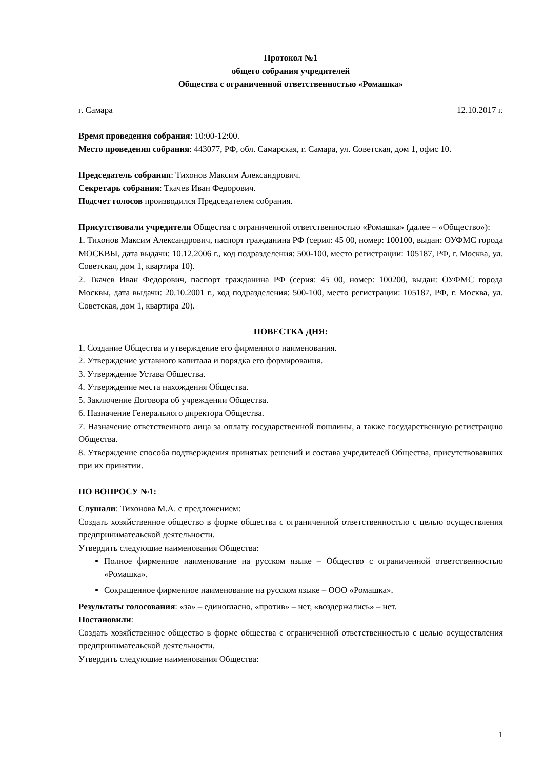Протокол №1
общего собрания учредителей
Общества с ограниченной ответственностью «Ромашка»
г. Самара 12.10.2017 г.
Время проведения собрания: 10:00-12:00.
Место проведения собрания: 443077, РФ, обл. Самарская, г. Самара, ул. Советская, дом 1, офис 10.
Председатель собрания: Тихонов Максим Александрович.
Секретарь собрания: Ткачев Иван Федорович.
Подсчет голосов производился Председателем собрания.
Присутствовали учредители Общества с ограниченной ответственностью «Ромашка» (далее – «Общество»):
1. Тихонов Максим Александрович, паспорт гражданина РФ (серия: 45 00, номер: 100100, выдан: ОУФМС города МОСКВЫ, дата выдачи: 10.12.2006 г., код подразделения: 500-100, место регистрации: 105187, РФ, г. Москва, ул. Советская, дом 1, квартира 10).
2. Ткачев Иван Федорович, паспорт гражданина РФ (серия: 45 00, номер: 100200, выдан: ОУФМС города Москвы, дата выдачи: 20.10.2001 г., код подразделения: 500-100, место регистрации: 105187, РФ, г. Москва, ул. Советская, дом 1, квартира 20).
ПОВЕСТКА ДНЯ:
1. Создание Общества и утверждение его фирменного наименования.
2. Утверждение уставного капитала и порядка его формирования.
3. Утверждение Устава Общества.
4. Утверждение места нахождения Общества.
5. Заключение Договора об учреждении Общества.
6. Назначение Генерального директора Общества.
7. Назначение ответственного лица за оплату государственной пошлины, а также государственную регистрацию Общества.
8. Утверждение способа подтверждения принятых решений и состава учредителей Общества, присутствовавших при их принятии.
ПО ВОПРОСУ №1:
Слушали: Тихонова М.А. с предложением:
Создать хозяйственное общество в форме общества с ограниченной ответственностью с целью осуществления предпринимательской деятельности.
Утвердить следующие наименования Общества:
Полное фирменное наименование на русском языке – Общество с ограниченной ответственностью «Ромашка».
Сокращенное фирменное наименование на русском языке – ООО «Ромашка».
Результаты голосования: «за» – единогласно, «против» – нет, «воздержались» – нет.
Постановили:
Создать хозяйственное общество в форме общества с ограниченной ответственностью с целью осуществления предпринимательской деятельности.
Утвердить следующие наименования Общества:
1